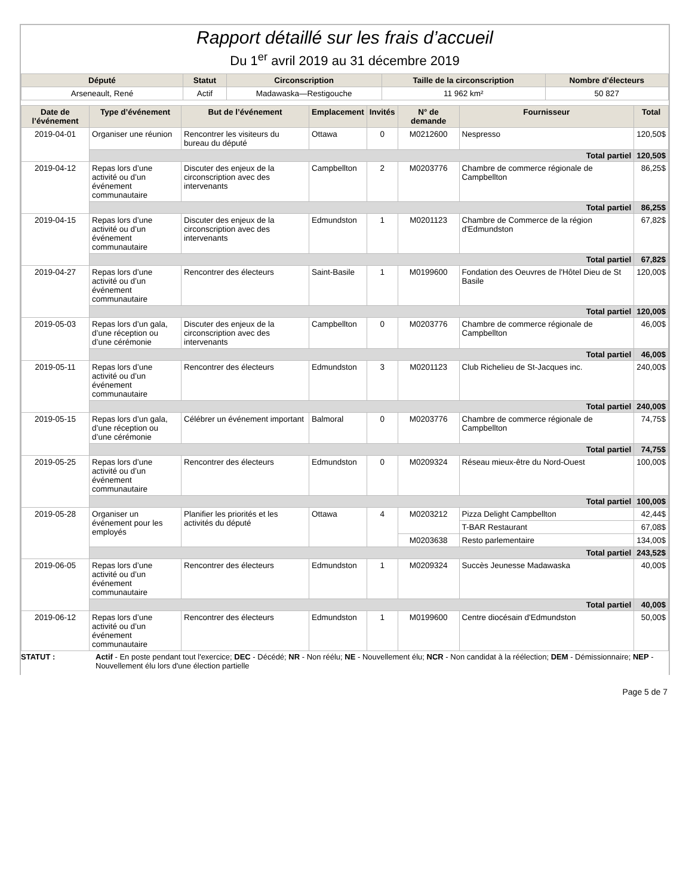Rapport détaillé sur les frais d’accueil
Du 1<sup>er</sup> avril 2019 au 31 décembre 2019
| Député | Statut | Circonscription | Taille de la circonscription | Nombre d'électeurs |
| --- | --- | --- | --- | --- |
| Arseneault, René | Actif | Madawaska—Restigouche | 11 962 km² | 50 827 |
| Date de l’événement | Type d’événement | But de l’événement | Emplacement | Invités | N° de demande | Fournisseur | Total |
| --- | --- | --- | --- | --- | --- | --- | --- |
| 2019-04-01 | Organiser une réunion | Rencontrer les visiteurs du bureau du député | Ottawa | 0 | M0212600 | Nespresso | 120,50$ |
| | Total partiel | | | | | | 120,50$ |
| 2019-04-12 | Repas lors d’une activité ou d’un événement communautaire | Discuter des enjeux de la circonscription avec des intervenants | Campbellton | 2 | M0203776 | Chambre de commerce régionale de Campbellton | 86,25$ |
| | Total partiel | | | | | | 86,25$ |
| 2019-04-15 | Repas lors d’une activité ou d’un événement communautaire | Discuter des enjeux de la circonscription avec des intervenants | Edmundston | 1 | M0201123 | Chambre de Commerce de la région d'Edmundston | 67,82$ |
| | Total partiel | | | | | | 67,82$ |
| 2019-04-27 | Repas lors d’une activité ou d’un événement communautaire | Rencontrer des électeurs | Saint-Basile | 1 | M0199600 | Fondation des Oeuvres de l'Hôtel Dieu de St Basile | 120,00$ |
| | Total partiel | | | | | | 120,00$ |
| 2019-05-03 | Repas lors d’un gala, d’une réception ou d’une cérémonie | Discuter des enjeux de la circonscription avec des intervenants | Campbellton | 0 | M0203776 | Chambre de commerce régionale de Campbellton | 46,00$ |
| | Total partiel | | | | | | 46,00$ |
| 2019-05-11 | Repas lors d’une activité ou d’un événement communautaire | Rencontrer des électeurs | Edmundston | 3 | M0201123 | Club Richelieu de St-Jacques inc. | 240,00$ |
| | Total partiel | | | | | | 240,00$ |
| 2019-05-15 | Repas lors d’un gala, d’une réception ou d’une cérémonie | Célébrer un événement important | Balmoral | 0 | M0203776 | Chambre de commerce régionale de Campbellton | 74,75$ |
| | Total partiel | | | | | | 74,75$ |
| 2019-05-25 | Repas lors d’une activité ou d’un événement communautaire | Rencontrer des électeurs | Edmundston | 0 | M0209324 | Réseau mieux-être du Nord-Ouest | 100,00$ |
| | Total partiel | | | | | | 100,00$ |
| 2019-05-28 | Organiser un événement pour les employés | Planifier les priorités et les activités du député | Ottawa | 4 | M0203212 | Pizza Delight Campbellton | 42,44$ |
| | | | | | | T-BAR Restaurant | 67,08$ |
| | | | | | M0203638 | Resto parlementaire | 134,00$ |
| | Total partiel | | | | | | 243,52$ |
| 2019-06-05 | Repas lors d’une activité ou d’un événement communautaire | Rencontrer des électeurs | Edmundston | 1 | M0209324 | Succès Jeunesse Madawaska | 40,00$ |
| | Total partiel | | | | | | 40,00$ |
| 2019-06-12 | Repas lors d’une activité ou d’un événement communautaire | Rencontrer des électeurs | Edmundston | 1 | M0199600 | Centre diocésain d'Edmundston | 50,00$ |
STATUT : Actif - En poste pendant tout l'exercice; DEC - Décédé; NR - Non réélu; NE - Nouvellement élu; NCR - Non candidat à la réélection; DEM - Démissionnaire; NEP - Nouvellement élu lors d'une élection partielle
Page 5 de 7